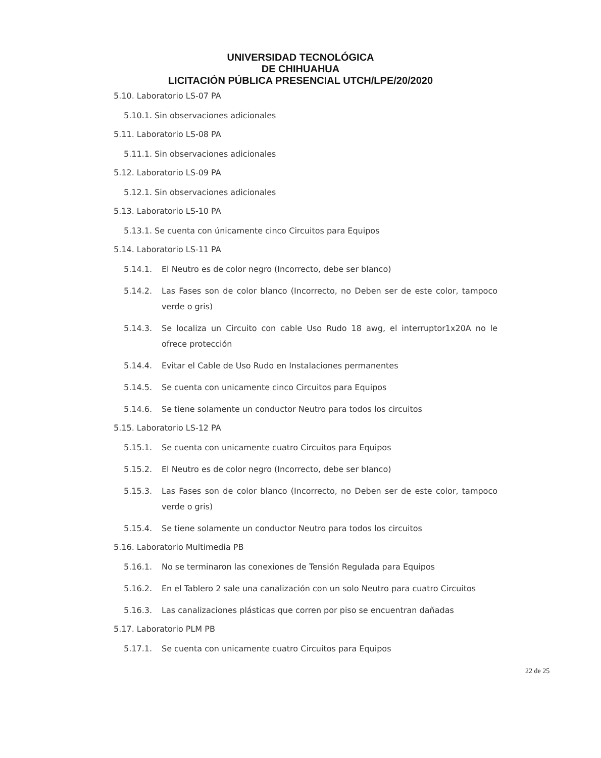UNIVERSIDAD TECNOLÓGICA
DE CHIHUAHUA
LICITACIÓN PÚBLICA PRESENCIAL UTCH/LPE/20/2020
5.10. Laboratorio LS-07 PA
5.10.1. Sin observaciones adicionales
5.11. Laboratorio LS-08 PA
5.11.1. Sin observaciones adicionales
5.12. Laboratorio LS-09 PA
5.12.1. Sin observaciones adicionales
5.13. Laboratorio LS-10 PA
5.13.1. Se cuenta con únicamente cinco Circuitos para Equipos
5.14. Laboratorio LS-11 PA
5.14.1. El Neutro es de color negro (Incorrecto, debe ser blanco)
5.14.2. Las Fases son de color blanco (Incorrecto, no Deben ser de este color, tampoco verde o gris)
5.14.3. Se localiza un Circuito con cable Uso Rudo 18 awg, el interruptor1x20A no le ofrece protección
5.14.4. Evitar el Cable de Uso Rudo en Instalaciones permanentes
5.14.5. Se cuenta con unicamente cinco Circuitos para Equipos
5.14.6. Se tiene solamente un conductor Neutro para todos los circuitos
5.15. Laboratorio LS-12 PA
5.15.1. Se cuenta con unicamente cuatro Circuitos para Equipos
5.15.2. El Neutro es de color negro (Incorrecto, debe ser blanco)
5.15.3. Las Fases son de color blanco (Incorrecto, no Deben ser de este color, tampoco verde o gris)
5.15.4. Se tiene solamente un conductor Neutro para todos los circuitos
5.16. Laboratorio Multimedia PB
5.16.1. No se terminaron las conexiones de Tensión Regulada para Equipos
5.16.2. En el Tablero 2 sale una canalización con un solo Neutro para cuatro Circuitos
5.16.3. Las canalizaciones plásticas que corren por piso se encuentran dañadas
5.17. Laboratorio PLM PB
5.17.1. Se cuenta con unicamente cuatro Circuitos para Equipos
22 de 25